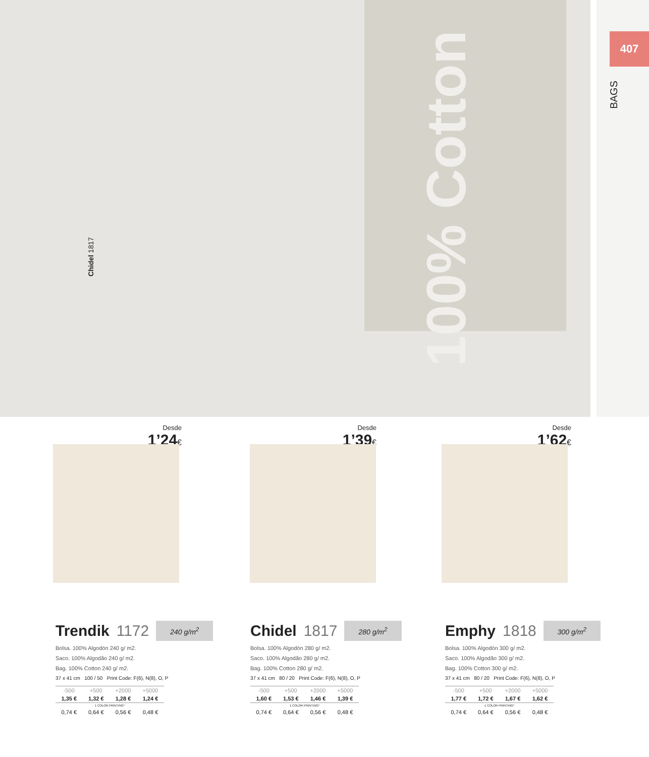407
BAGS
100% Cotton
Chidel 1817
Desde
1’24€
Trendik 1172 240 g/m<sup>2</sup>
Bolsa. 100% Algodón 240 g/ m2.
Saco. 100% Algodão 240 g/ m2.
Bag. 100% Cotton 240 g/ m2.
37 x 41 cm 100 / 50 Print Code: F(6), N(8), O, P
| -500 | +500 | +2000 | +5000 |
| 1,35 € | 1,32 € | 1,28 € | 1,24 € |
| 1 COLOR PRINTING* | | | |
| 0,74 € | 0,64 € | 0,56 € | 0,48 € |
Desde
1’39€
Chidel 1817 280 g/m<sup>2</sup>
Bolsa. 100% Algodón 280 g/ m2.
Saco. 100% Algodão 280 g/ m2.
Bag. 100% Cotton 280 g/ m2.
37 x 41 cm 80 / 20 Print Code: F(6), N(8), O, P
| -500 | +500 | +2000 | +5000 |
| 1,60 € | 1,53 € | 1,46 € | 1,39 € |
| 1 COLOR PRINTING* | | | |
| 0,74 € | 0,64 € | 0,56 € | 0,48 € |
Desde
1’62€
Emphy 1818 300 g/m<sup>2</sup>
Bolsa. 100% Algodón 300 g/ m2.
Saco. 100% Algodão 300 g/ m2.
Bag. 100% Cotton 300 g/ m2.
37 x 41 cm 80 / 20 Print Code: F(6), N(8), O, P
| -500 | +500 | +2000 | +5000 |
| 1,77 € | 1,72 € | 1,67 € | 1,62 € |
| 1 COLOR PRINTING* | | | |
| 0,74 € | 0,64 € | 0,56 € | 0,48 € |